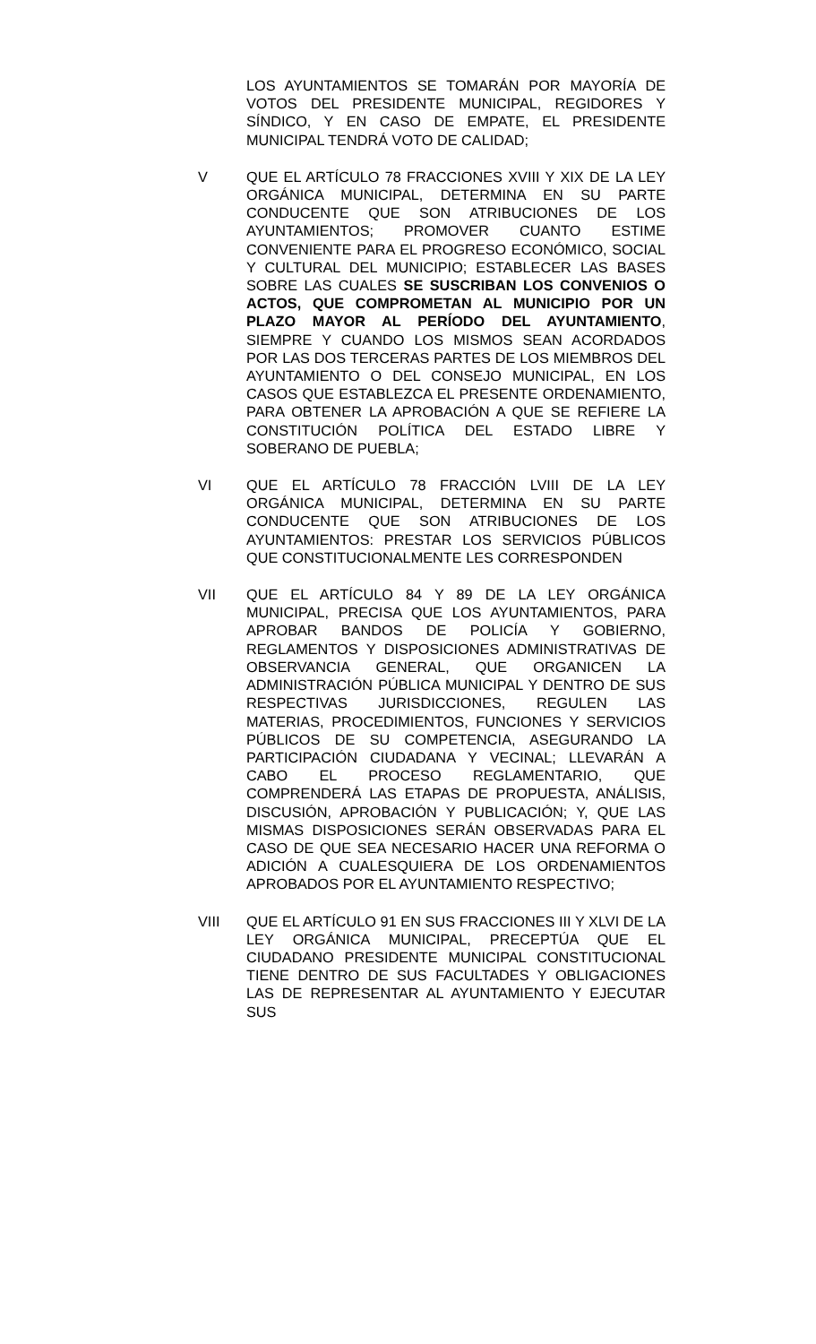LOS AYUNTAMIENTOS SE TOMARÁN POR MAYORÍA DE VOTOS DEL PRESIDENTE MUNICIPAL, REGIDORES Y SÍNDICO, Y EN CASO DE EMPATE, EL PRESIDENTE MUNICIPAL TENDRÁ VOTO DE CALIDAD;
V QUE EL ARTÍCULO 78 FRACCIONES XVIII Y XIX DE LA LEY ORGÁNICA MUNICIPAL, DETERMINA EN SU PARTE CONDUCENTE QUE SON ATRIBUCIONES DE LOS AYUNTAMIENTOS; PROMOVER CUANTO ESTIME CONVENIENTE PARA EL PROGRESO ECONÓMICO, SOCIAL Y CULTURAL DEL MUNICIPIO; ESTABLECER LAS BASES SOBRE LAS CUALES SE SUSCRIBAN LOS CONVENIOS O ACTOS, QUE COMPROMETAN AL MUNICIPIO POR UN PLAZO MAYOR AL PERÍODO DEL AYUNTAMIENTO, SIEMPRE Y CUANDO LOS MISMOS SEAN ACORDADOS POR LAS DOS TERCERAS PARTES DE LOS MIEMBROS DEL AYUNTAMIENTO O DEL CONSEJO MUNICIPAL, EN LOS CASOS QUE ESTABLEZCA EL PRESENTE ORDENAMIENTO, PARA OBTENER LA APROBACIÓN A QUE SE REFIERE LA CONSTITUCIÓN POLÍTICA DEL ESTADO LIBRE Y SOBERANO DE PUEBLA;
VI QUE EL ARTÍCULO 78 FRACCIÓN LVIII DE LA LEY ORGÁNICA MUNICIPAL, DETERMINA EN SU PARTE CONDUCENTE QUE SON ATRIBUCIONES DE LOS AYUNTAMIENTOS: PRESTAR LOS SERVICIOS PÚBLICOS QUE CONSTITUCIONALMENTE LES CORRESPONDEN
VII QUE EL ARTÍCULO 84 Y 89 DE LA LEY ORGÁNICA MUNICIPAL, PRECISA QUE LOS AYUNTAMIENTOS, PARA APROBAR BANDOS DE POLICÍA Y GOBIERNO, REGLAMENTOS Y DISPOSICIONES ADMINISTRATIVAS DE OBSERVANCIA GENERAL, QUE ORGANICEN LA ADMINISTRACIÓN PÚBLICA MUNICIPAL Y DENTRO DE SUS RESPECTIVAS JURISDICCIONES, REGULEN LAS MATERIAS, PROCEDIMIENTOS, FUNCIONES Y SERVICIOS PÚBLICOS DE SU COMPETENCIA, ASEGURANDO LA PARTICIPACIÓN CIUDADANA Y VECINAL; LLEVARÁN A CABO EL PROCESO REGLAMENTARIO, QUE COMPRENDERÁ LAS ETAPAS DE PROPUESTA, ANÁLISIS, DISCUSIÓN, APROBACIÓN Y PUBLICACIÓN; Y, QUE LAS MISMAS DISPOSICIONES SERÁN OBSERVADAS PARA EL CASO DE QUE SEA NECESARIO HACER UNA REFORMA O ADICIÓN A CUALESQUIERA DE LOS ORDENAMIENTOS APROBADOS POR EL AYUNTAMIENTO RESPECTIVO;
VIII QUE EL ARTÍCULO 91 EN SUS FRACCIONES III Y XLVI DE LA LEY ORGÁNICA MUNICIPAL, PRECEPTÚA QUE EL CIUDADANO PRESIDENTE MUNICIPAL CONSTITUCIONAL TIENE DENTRO DE SUS FACULTADES Y OBLIGACIONES LAS DE REPRESENTAR AL AYUNTAMIENTO Y EJECUTAR SUS